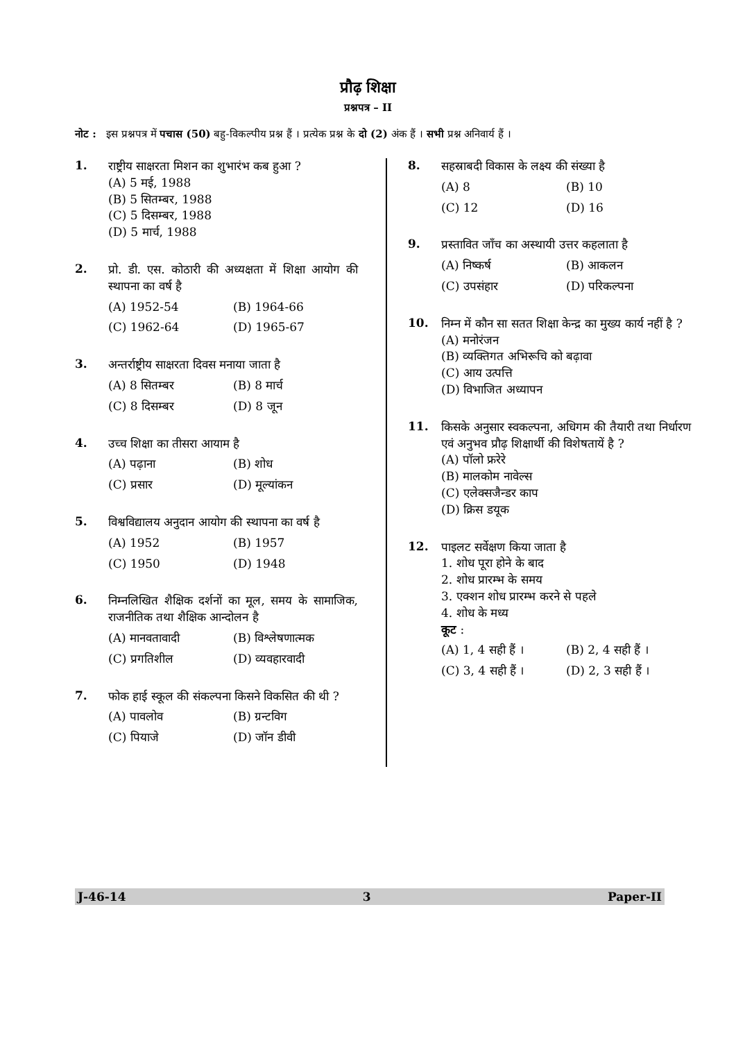प्रौढ़ शिक्षा
प्रश्नपत्र – II
नोट : इस प्रश्नपत्र में पचास (50) बहु-विकल्पीय प्रश्न हैं । प्रत्येक प्रश्न के दो (2) अंक हैं । सभी प्रश्न अनिवार्य हैं ।
1.
राष्ट्रीय साक्षरता मिशन का शुभारंभ कब हुआ ?
(A) 5 मई, 1988
(B) 5 सितम्बर, 1988
(C) 5 दिसम्बर, 1988
(D) 5 मार्च, 1988
2.
प्रो. डी. एस. कोठारी की अध्यक्षता में शिक्षा आयोग की स्थापना का वर्ष है
(A) 1952-54 (B) 1964-66
(C) 1962-64 (D) 1965-67
3.
अन्तर्राष्ट्रीय साक्षरता दिवस मनाया जाता है
(A) 8 सितम्बर (B) 8 मार्च
(C) 8 दिसम्बर (D) 8 जून
4.
उच्च शिक्षा का तीसरा आयाम है
(A) पढ़ाना (B) शोध
(C) प्रसार (D) मूल्यांकन
5.
विश्वविद्यालय अनुदान आयोग की स्थापना का वर्ष है
(A) 1952 (B) 1957
(C) 1950 (D) 1948
6.
निम्नलिखित शैक्षिक दर्शनों का मूल, समय के सामाजिक, राजनीतिक तथा शैक्षिक आन्दोलन है
(A) मानवतावादी (B) विश्लेषणात्मक
(C) प्रगतिशील (D) व्यवहारवादी
7.
फोक हाई स्कूल की संकल्पना किसने विकसित की थी ?
(A) पावलोव (B) ग्रन्टविग
(C) पियाजे (D) जॉन डीवी
8.
सहस्राबदी विकास के लक्ष्य की संख्या है
(A) 8 (B) 10
(C) 12 (D) 16
9.
प्रस्तावित जाँच का अस्थायी उत्तर कहलाता है
(A) निष्कर्ष (B) आकलन
(C) उपसंहार (D) परिकल्पना
10.
निम्न में कौन सा सतत शिक्षा केन्द्र का मुख्य कार्य नहीं है ?
(A) मनोरंजन
(B) व्यक्तिगत अभिरूचि को बढ़ावा
(C) आय उत्पत्ति
(D) विभाजित अध्यापन
11.
किसके अनुसार स्वकल्पना, अधिगम की तैयारी तथा निर्धारण एवं अनुभव प्रौढ़ शिक्षार्थी की विशेषतायें है ?
(A) पॉलो फ्ररेरे
(B) मालकोम नावेल्स
(C) एलेक्सजैन्डर काप
(D) क्रिस डयूक
12.
पाइलट सर्वेक्षण किया जाता है
1. शोध पूरा होने के बाद
2. शोध प्रारम्भ के समय
3. एक्शन शोध प्रारम्भ करने से पहले
4. शोध के मध्य
कूट :
(A) 1, 4 सही हैं । (B) 2, 4 सही हैं ।
(C) 3, 4 सही हैं । (D) 2, 3 सही हैं ।
J-46-14 3 Paper-II